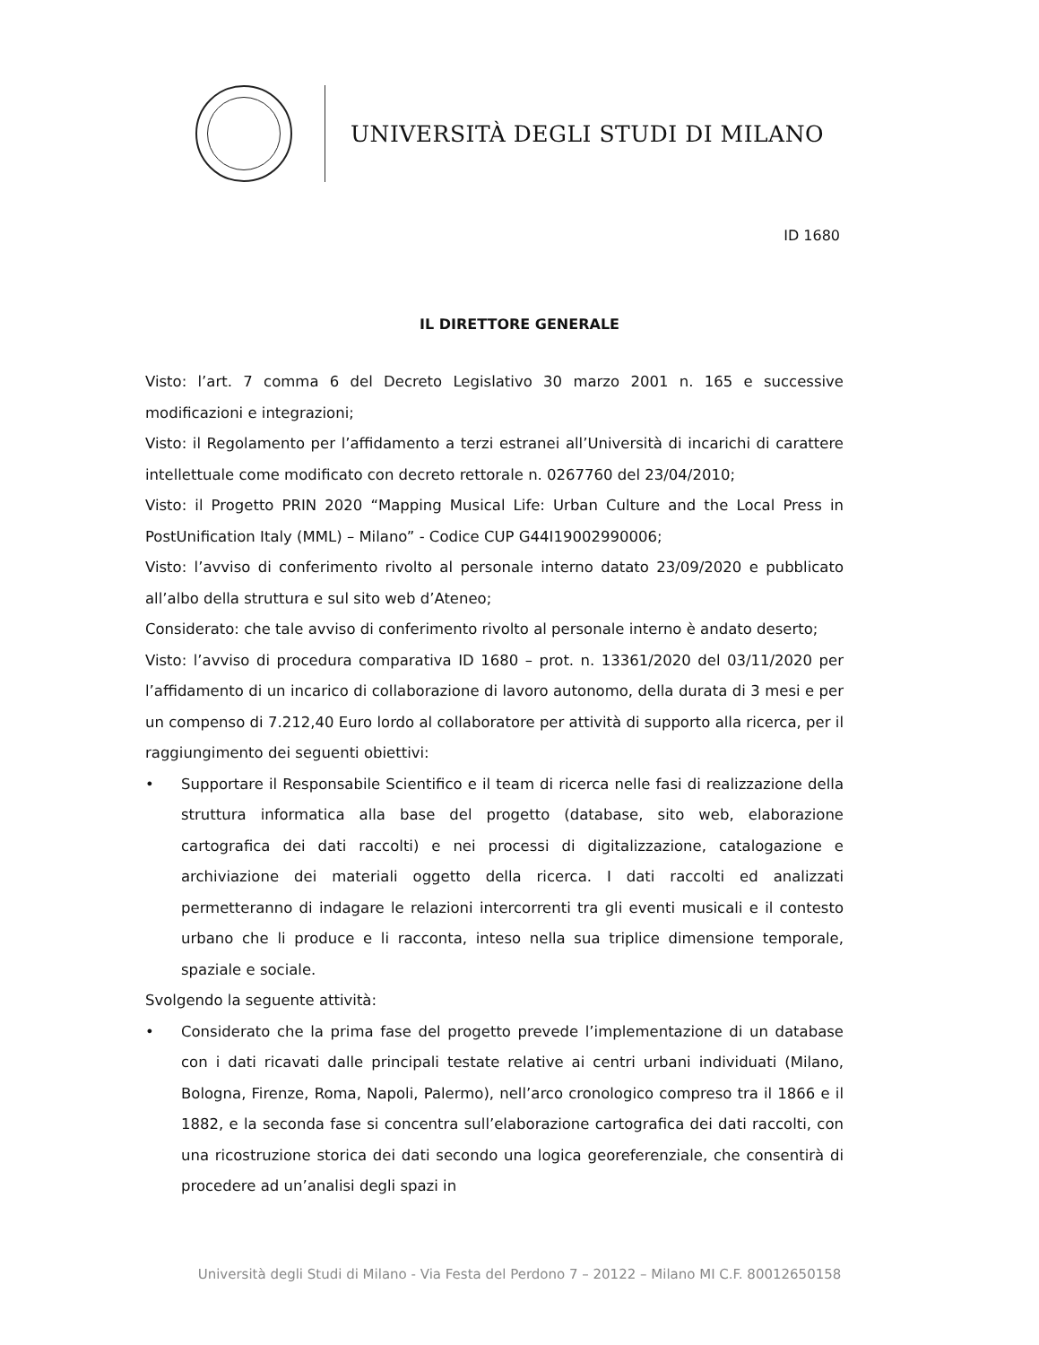UNIVERSITÀ DEGLI STUDI DI MILANO
ID 1680
IL DIRETTORE GENERALE
Visto: l’art. 7 comma 6 del Decreto Legislativo 30 marzo 2001 n. 165 e successive modificazioni e integrazioni;
Visto: il Regolamento per l’affidamento a terzi estranei all’Università di incarichi di carattere intellettuale come modificato con decreto rettorale n. 0267760 del 23/04/2010;
Visto: il Progetto PRIN 2020 “Mapping Musical Life: Urban Culture and the Local Press in PostUnification Italy (MML) – Milano” - Codice CUP G44I19002990006;
Visto: l’avviso di conferimento rivolto al personale interno datato 23/09/2020 e pubblicato all’albo della struttura e sul sito web d’Ateneo;
Considerato: che tale avviso di conferimento rivolto al personale interno è andato deserto;
Visto: l’avviso di procedura comparativa ID 1680 – prot. n. 13361/2020 del 03/11/2020 per l’affidamento di un incarico di collaborazione di lavoro autonomo, della durata di 3 mesi e per un compenso di 7.212,40 Euro lordo al collaboratore per attività di supporto alla ricerca, per il raggiungimento dei seguenti obiettivi:
• Supportare il Responsabile Scientifico e il team di ricerca nelle fasi di realizzazione della struttura informatica alla base del progetto (database, sito web, elaborazione cartografica dei dati raccolti) e nei processi di digitalizzazione, catalogazione e archiviazione dei materiali oggetto della ricerca. I dati raccolti ed analizzati permetteranno di indagare le relazioni intercorrenti tra gli eventi musicali e il contesto urbano che li produce e li racconta, inteso nella sua triplice dimensione temporale, spaziale e sociale.
Svolgendo la seguente attività:
• Considerato che la prima fase del progetto prevede l’implementazione di un database con i dati ricavati dalle principali testate relative ai centri urbani individuati (Milano, Bologna, Firenze, Roma, Napoli, Palermo), nell’arco cronologico compreso tra il 1866 e il 1882, e la seconda fase si concentra sull’elaborazione cartografica dei dati raccolti, con una ricostruzione storica dei dati secondo una logica georeferenziale, che consentirà di procedere ad un’analisi degli spazi in
Università degli Studi di Milano - Via Festa del Perdono 7 – 20122 – Milano MI C.F. 80012650158